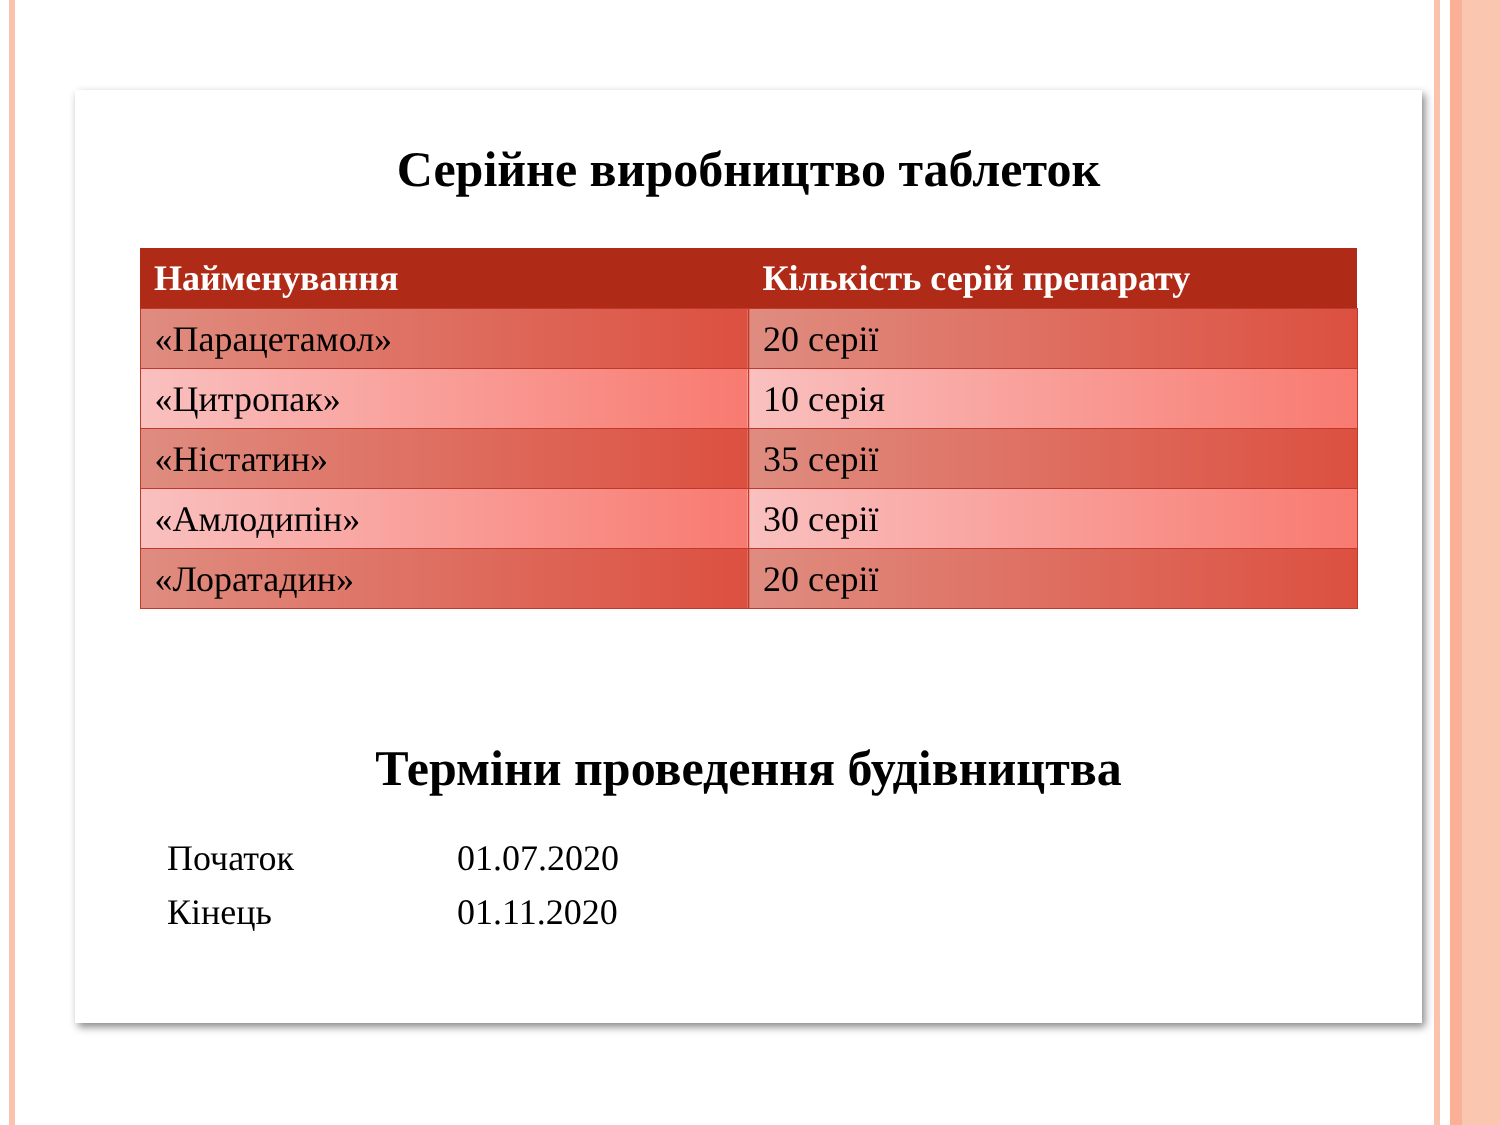Серійне виробництво таблеток
| Найменування | Кількість серій препарату |
| --- | --- |
| «Парацетамол» | 20 серії |
| «Цитропак» | 10 серія |
| «Ністатин» | 35 серії |
| «Амлодипін» | 30 серії |
| «Лоратадин» | 20 серії |
Терміни проведення будівництва
Початок
01.07.2020
Кінець
01.11.2020